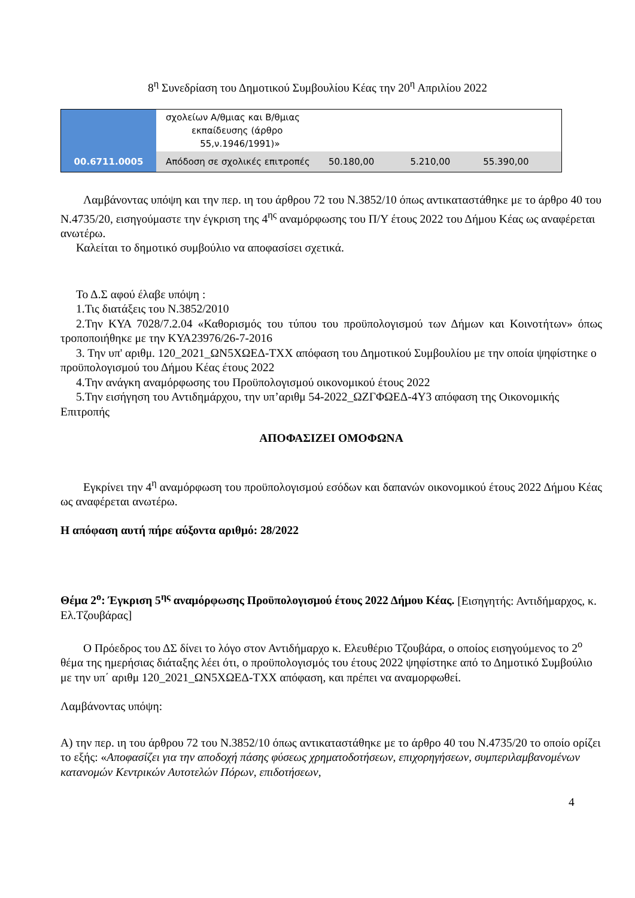8<sup>η</sup> Συνεδρίαση του Δημοτικού Συμβουλίου Κέας την 20<sup>η</sup> Απριλίου 2022
| | σχολείων Α/θμιας και Β/θμιας εκπαίδευσης (άρθρο 55,ν.1946/1991)» | | | |
| 00.6711.0005 | Απόδοση σε σχολικές επιτροπές | 50.180,00 | 5.210,00 | 55.390,00 |
Λαμβάνοντας υπόψη και την περ. ιη του άρθρου 72 του Ν.3852/10 όπως αντικαταστάθηκε με το άρθρο 40 του Ν.4735/20, εισηγούμαστε την έγκριση της 4<sup>ης</sup> αναμόρφωσης του Π/Υ έτους 2022 του Δήμου Κέας ως αναφέρεται ανωτέρω.
Καλείται το δημοτικό συμβούλιο να αποφασίσει σχετικά.
Το Δ.Σ αφού έλαβε υπόψη :
1.Τις διατάξεις του Ν.3852/2010
2.Την ΚΥΑ 7028/7.2.04 «Καθορισμός του τύπου του προϋπολογισμού των Δήμων και Κοινοτήτων» όπως τροποποιήθηκε με την ΚΥΑ23976/26-7-2016
3. Την υπ' αριθμ. 120_2021_ΩΝ5ΧΩΕΔ-ΤΧΧ απόφαση του Δημοτικού Συμβουλίου με την οποία ψηφίστηκε ο προϋπολογισμού του Δήμου Κέας έτους 2022
4.Την ανάγκη αναμόρφωσης του Προϋπολογισμού οικονομικού έτους 2022
5.Την εισήγηση του Αντιδημάρχου, την υπ’αριθμ 54-2022_ΩΖΓΦΩΕΔ-4Υ3 απόφαση της Οικονομικής Επιτροπής
ΑΠΟΦΑΣΙΖΕΙ ΟΜΟΦΩΝΑ
Εγκρίνει την 4<sup>η</sup> αναμόρφωση του προϋπολογισμού εσόδων και δαπανών οικονομικού έτους 2022 Δήμου Κέας ως αναφέρεται ανωτέρω.
Η απόφαση αυτή πήρε αύξοντα αριθμό: 28/2022
Θέμα 2<sup>ο</sup>: Έγκριση 5<sup>ης</sup> αναμόρφωσης Προϋπολογισμού έτους 2022 Δήμου Κέας. [Εισηγητής: Αντιδήμαρχος, κ. Ελ.Τζουβάρας]
Ο Πρόεδρος του ΔΣ δίνει το λόγο στον Αντιδήμαρχο κ. Ελευθέριο Τζουβάρα, ο οποίος εισηγούμενος το 2<sup>ο</sup> θέμα της ημερήσιας διάταξης λέει ότι, ο προϋπολογισμός του έτους 2022 ψηφίστηκε από το Δημοτικό Συμβούλιο με την υπ΄ αριθμ 120_2021_ΩΝ5ΧΩΕΔ-ΤΧΧ απόφαση, και πρέπει να αναμορφωθεί.
Λαμβάνοντας υπόψη:
Α) την περ. ιη του άρθρου 72 του Ν.3852/10 όπως αντικαταστάθηκε με το άρθρο 40 του Ν.4735/20 το οποίο ορίζει το εξής: «Αποφασίζει για την αποδοχή πάσης φύσεως χρηματοδοτήσεων, επιχορηγήσεων, συμπεριλαμβανομένων κατανομών Κεντρικών Αυτοτελών Πόρων, επιδοτήσεων,
4